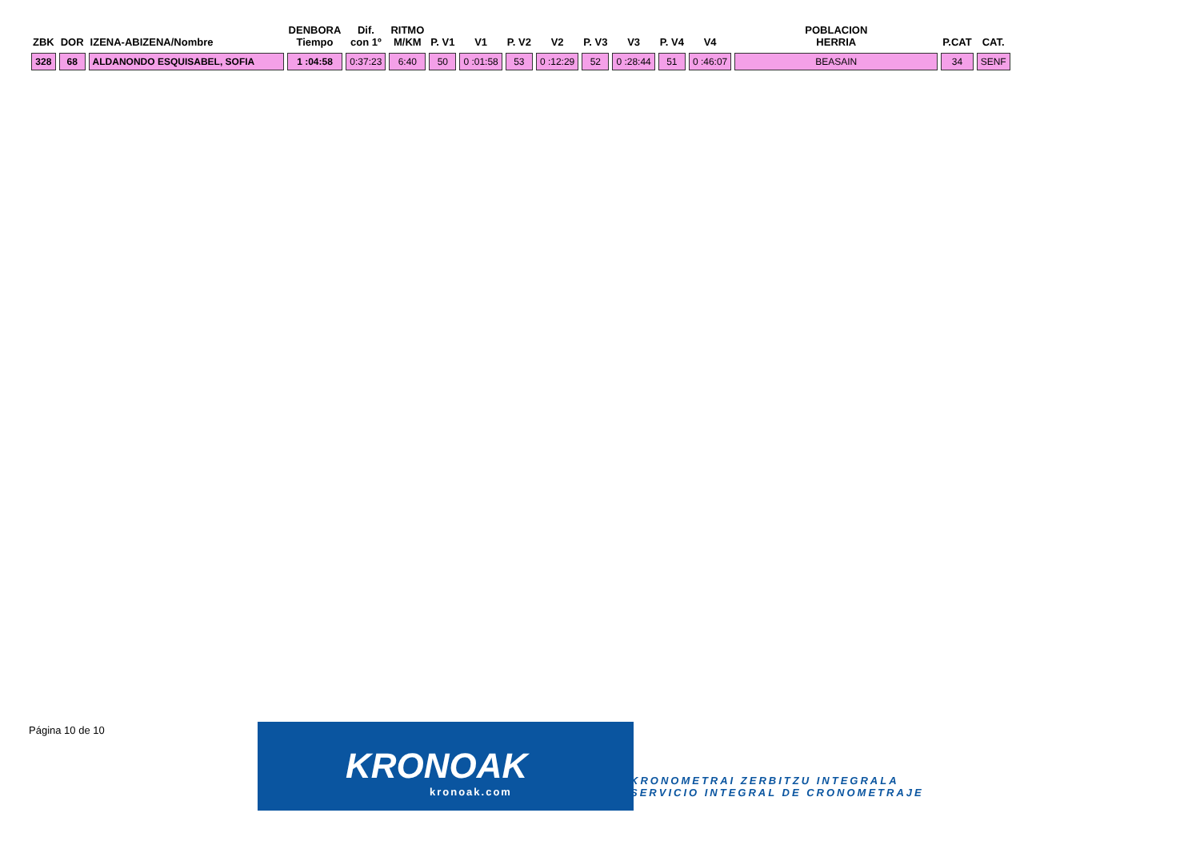| ZBK | DOR | IZENA-ABIZENA/Nombre | DENBORA Tiempo | Dif. con 1º | RITMO M/KM | P. V1 | V1 | P. V2 | V2 | P. V3 | V3 | P. V4 | V4 | POBLACION HERRIA | P.CAT | CAT. |
| --- | --- | --- | --- | --- | --- | --- | --- | --- | --- | --- | --- | --- | --- | --- | --- | --- |
| 328 | 68 | ALDANONDO ESQUISABEL, SOFIA | 1 :04:58 | 0:37:23 | 6:40 | 50 | 0 :01:58 | 53 | 0 :12:29 | 52 | 0 :28:44 | 51 | 0 :46:07 | BEASAIN | 34 | SENF |
Página 10 de 10
KRONOAK
kronoak.com
KRONOMETRAI ZERBITZU INTEGRALA
SERVICIO INTEGRAL DE CRONOMETRAJE